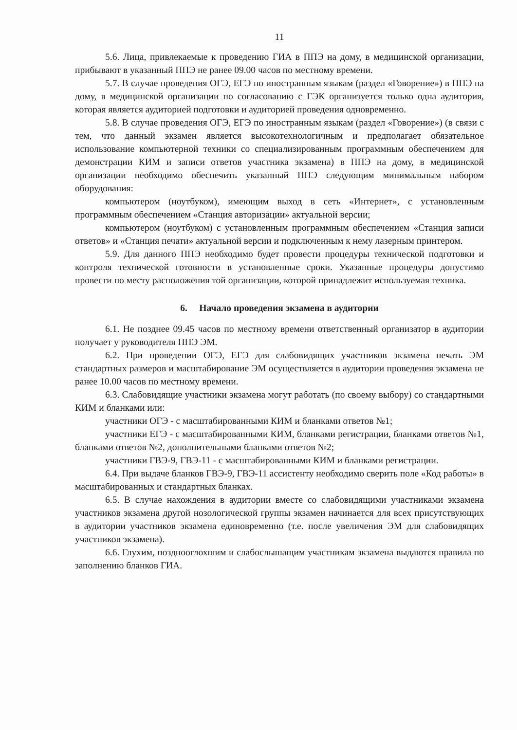11
5.6. Лица, привлекаемые к проведению ГИА в ППЭ на дому, в медицинской организации, прибывают в указанный ППЭ не ранее 09.00 часов по местному времени.
5.7. В случае проведения ОГЭ, ЕГЭ по иностранным языкам (раздел «Говорение») в ППЭ на дому, в медицинской организации по согласованию с ГЭК организуется только одна аудитория, которая является аудиторией подготовки и аудиторией проведения одновременно.
5.8. В случае проведения ОГЭ, ЕГЭ по иностранным языкам (раздел «Говорение») (в связи с тем, что данный экзамен является высокотехнологичным и предполагает обязательное использование компьютерной техники со специализированным программным обеспечением для демонстрации КИМ и записи ответов участника экзамена) в ППЭ на дому, в медицинской организации необходимо обеспечить указанный ППЭ следующим минимальным набором оборудования:
компьютером (ноутбуком), имеющим выход в сеть «Интернет», с установленным программным обеспечением «Станция авторизации» актуальной версии;
компьютером (ноутбуком) с установленным программным обеспечением «Станция записи ответов» и «Станция печати» актуальной версии и подключенным к нему лазерным принтером.
5.9. Для данного ППЭ необходимо будет провести процедуры технической подготовки и контроля технической готовности в установленные сроки. Указанные процедуры допустимо провести по месту расположения той организации, которой принадлежит используемая техника.
6. Начало проведения экзамена в аудитории
6.1. Не позднее 09.45 часов по местному времени ответственный организатор в аудитории получает у руководителя ППЭ ЭМ.
6.2. При проведении ОГЭ, ЕГЭ для слабовидящих участников экзамена печать ЭМ стандартных размеров и масштабирование ЭМ осуществляется в аудитории проведения экзамена не ранее 10.00 часов по местному времени.
6.3. Слабовидящие участники экзамена могут работать (по своему выбору) со стандартными КИМ и бланками или:
участники ОГЭ - с масштабированными КИМ и бланками ответов №1;
участники ЕГЭ - с масштабированными КИМ, бланками регистрации, бланками ответов №1, бланками ответов №2, дополнительными бланками ответов №2;
участники ГВЭ-9, ГВЭ-11 - с масштабированными КИМ и бланками регистрации.
6.4. При выдаче бланков ГВЭ-9, ГВЭ-11 ассистенту необходимо сверить поле «Код работы» в масштабированных и стандартных бланках.
6.5. В случае нахождения в аудитории вместе со слабовидящими участниками экзамена участников экзамена другой нозологической группы экзамен начинается для всех присутствующих в аудитории участников экзамена единовременно (т.е. после увеличения ЭМ для слабовидящих участников экзамена).
6.6. Глухим, позднооглохшим и слабослышащим участникам экзамена выдаются правила по заполнению бланков ГИА.